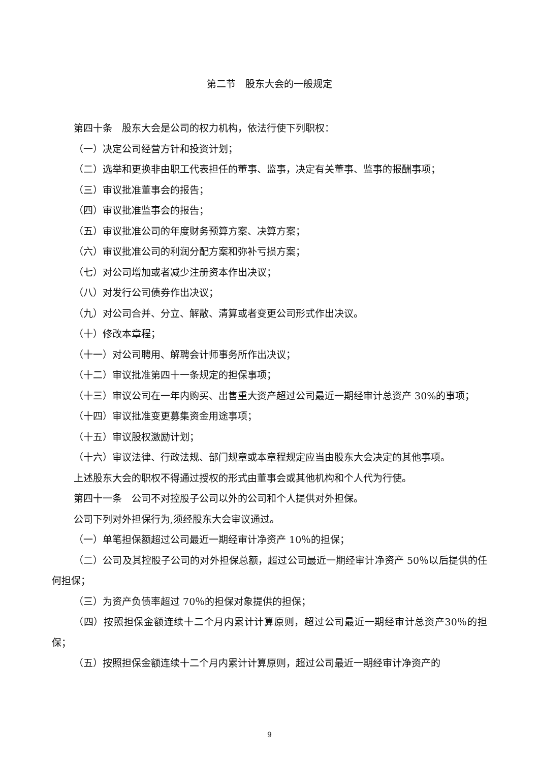第二节　股东大会的一般规定
第四十条　股东大会是公司的权力机构，依法行使下列职权：
（一）决定公司经营方针和投资计划；
（二）选举和更换非由职工代表担任的董事、监事，决定有关董事、监事的报酬事项；
（三）审议批准董事会的报告；
（四）审议批准监事会的报告；
（五）审议批准公司的年度财务预算方案、决算方案；
（六）审议批准公司的利润分配方案和弥补亏损方案；
（七）对公司增加或者减少注册资本作出决议；
（八）对发行公司债券作出决议；
（九）对公司合并、分立、解散、清算或者变更公司形式作出决议。
（十）修改本章程；
（十一）对公司聘用、解聘会计师事务所作出决议；
（十二）审议批准第四十一条规定的担保事项；
（十三）审议公司在一年内购买、出售重大资产超过公司最近一期经审计总资产 30%的事项；
（十四）审议批准变更募集资金用途事项；
（十五）审议股权激励计划；
（十六）审议法律、行政法规、部门规章或本章程规定应当由股东大会决定的其他事项。
上述股东大会的职权不得通过授权的形式由董事会或其他机构和个人代为行使。
第四十一条　公司不对控股子公司以外的公司和个人提供对外担保。
公司下列对外担保行为,须经股东大会审议通过。
（一）单笔担保额超过公司最近一期经审计净资产 10％的担保；
（二）公司及其控股子公司的对外担保总额，超过公司最近一期经审计净资产 50％以后提供的任何担保；
（三）为资产负债率超过 70％的担保对象提供的担保；
（四）按照担保金额连续十二个月内累计计算原则，超过公司最近一期经审计总资产30％的担保；
（五）按照担保金额连续十二个月内累计计算原则，超过公司最近一期经审计净资产的
9